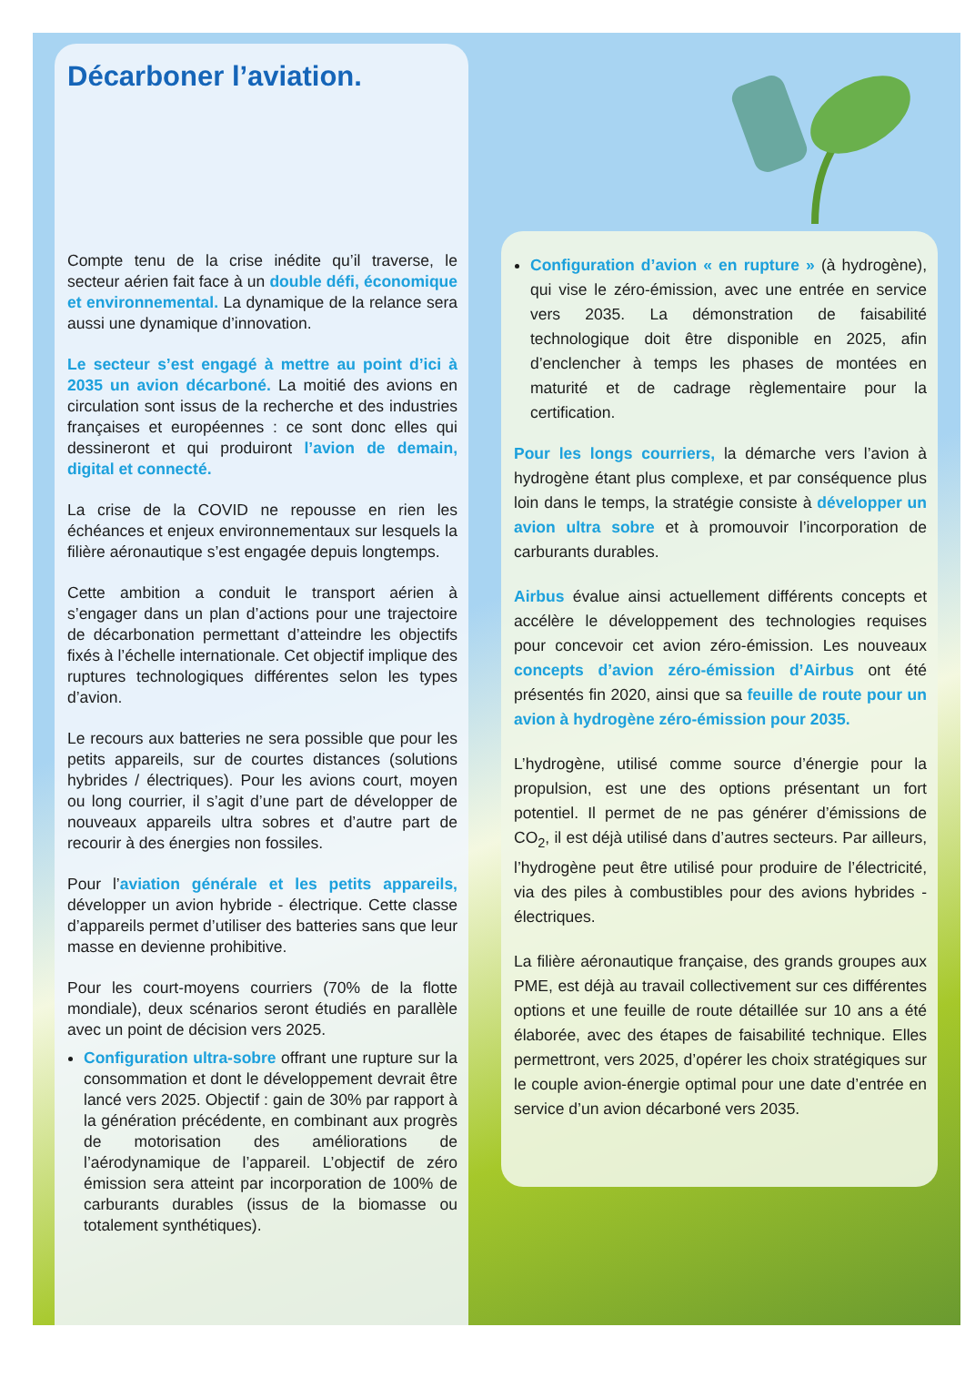Décarboner l’aviation.
Compte tenu de la crise inédite qu’il traverse, le secteur aérien fait face à un double défi, économique et environnemental. La dynamique de la relance sera aussi une dynamique d’innovation.
Le secteur s’est engagé à mettre au point d’ici à 2035 un avion décarboné. La moitié des avions en circulation sont issus de la recherche et des industries françaises et européennes : ce sont donc elles qui dessineront et qui produiront l’avion de demain, digital et connecté.
La crise de la COVID ne repousse en rien les échéances et enjeux environnementaux sur lesquels la filière aéronautique s’est engagée depuis longtemps.
Cette ambition a conduit le transport aérien à s’engager dans un plan d’actions pour une trajectoire de décarbonation permettant d’atteindre les objectifs fixés à l’échelle internationale. Cet objectif implique des ruptures technologiques différentes selon les types d’avion.
Le recours aux batteries ne sera possible que pour les petits appareils, sur de courtes distances (solutions hybrides / électriques). Pour les avions court, moyen ou long courrier, il s’agit d’une part de développer de nouveaux appareils ultra sobres et d’autre part de recourir à des énergies non fossiles.
Pour l’aviation générale et les petits appareils, développer un avion hybride - électrique. Cette classe d’appareils permet d’utiliser des batteries sans que leur masse en devienne prohibitive.
Pour les court-moyens courriers (70% de la flotte mondiale), deux scénarios seront étudiés en parallèle avec un point de décision vers 2025.
Configuration ultra-sobre offrant une rupture sur la consommation et dont le développement devrait être lancé vers 2025. Objectif : gain de 30% par rapport à la génération précédente, en combinant aux progrès de motorisation des améliorations de l’aérodynamique de l’appareil. L’objectif de zéro émission sera atteint par incorporation de 100% de carburants durables (issus de la biomasse ou totalement synthétiques).
Configuration d’avion « en rupture » (à hydrogène), qui vise le zéro-émission, avec une entrée en service vers 2035. La démonstration de faisabilité technologique doit être disponible en 2025, afin d’enclencher à temps les phases de montées en maturité et de cadrage règlementaire pour la certification.
Pour les longs courriers, la démarche vers l’avion à hydrogène étant plus complexe, et par conséquence plus loin dans le temps, la stratégie consiste à développer un avion ultra sobre et à promouvoir l’incorporation de carburants durables.
Airbus évalue ainsi actuellement différents concepts et accélère le développement des technologies requises pour concevoir cet avion zéro-émission. Les nouveaux concepts d’avion zéro-émission d’Airbus ont été présentés fin 2020, ainsi que sa feuille de route pour un avion à hydrogène zéro-émission pour 2035.
L’hydrogène, utilisé comme source d’énergie pour la propulsion, est une des options présentant un fort potentiel. Il permet de ne pas générer d’émissions de CO<sub>2</sub>, il est déjà utilisé dans d’autres secteurs. Par ailleurs, l’hydrogène peut être utilisé pour produire de l’électricité, via des piles à combustibles pour des avions hybrides - électriques.
La filière aéronautique française, des grands groupes aux PME, est déjà au travail collectivement sur ces différentes options et une feuille de route détaillée sur 10 ans a été élaborée, avec des étapes de faisabilité technique. Elles permettront, vers 2025, d’opérer les choix stratégiques sur le couple avion-énergie optimal pour une date d’entrée en service d’un avion décarboné vers 2035.